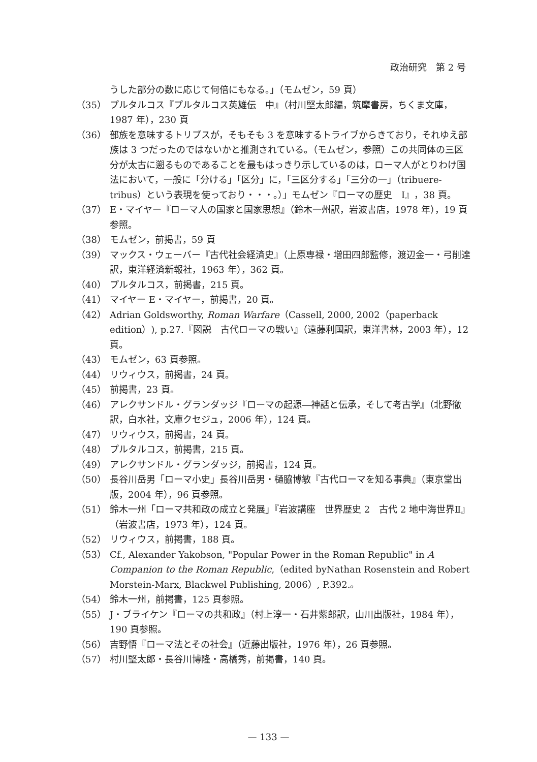政治研究　第 2 号
うした部分の数に応じて何倍にもなる。」（モムゼン，59 頁）
（35） プルタルコス『プルタルコス英雄伝　中』（村川堅太郎編，筑摩書房，ちくま文庫，1987 年），230 頁
（36） 部族を意味するトリブスが，そもそも 3 を意味するトライブからきており，それゆえ部族は 3 つだったのではないかと推測されている。（モムゼン，参照）この共同体の三区分が太古に遡るものであることを最もはっきり示しているのは，ローマ人がとりわけ国法において，一般に「分ける」「区分」に，「三区分する」「三分の一」（tribuere-tribus）という表現を使っており・・・。）」モムゼン『ローマの歴史　Ⅰ』，38 頁。
（37） E・マイヤー『ローマ人の国家と国家思想』（鈴木一州訳，岩波書店，1978 年），19 頁参照。
（38） モムゼン，前掲書，59 頁
（39） マックス・ウェーバー『古代社会経済史』（上原専禄・増田四郎監修，渡辺金一・弓削達訳，東洋経済新報社，1963 年），362 頁。
（40） プルタルコス，前掲書，215 頁。
（41） マイヤー E・マイヤー，前掲書，20 頁。
（42） Adrian Goldsworthy, Roman Warfare（Cassell, 2000, 2002（paperback edition）), p.27.『図説　古代ローマの戦い』（遠藤利国訳，東洋書林，2003 年），12 頁。
（43） モムゼン，63 頁参照。
（44） リウィウス，前掲書，24 頁。
（45） 前掲書，23 頁。
（46） アレクサンドル・グランダッジ『ローマの起源―神話と伝承，そして考古学』（北野徹訳，白水社，文庫クセジュ，2006 年），124 頁。
（47） リウィウス，前掲書，24 頁。
（48） プルタルコス，前掲書，215 頁。
（49） アレクサンドル・グランダッジ，前掲書，124 頁。
（50） 長谷川岳男「ローマ小史」長谷川岳男・樋脇博敏『古代ローマを知る事典』（東京堂出版，2004 年），96 頁参照。
（51） 鈴木一州「ローマ共和政の成立と発展」『岩波講座　世界歴史 2　古代 2 地中海世界Ⅱ』（岩波書店，1973 年），124 頁。
（52） リウィウス，前掲書，188 頁。
（53） Cf., Alexander Yakobson, "Popular Power in the Roman Republic" in A Companion to the Roman Republic,（edited byNathan Rosenstein and Robert Morstein-Marx, Blackwel Publishing, 2006）, P.392.。
（54） 鈴木一州，前掲書，125 頁参照。
（55） J・ブライケン『ローマの共和政』（村上淳一・石井紫郎訳，山川出版社，1984 年），190 頁参照。
（56） 吉野悟『ローマ法とその社会』（近藤出版社，1976 年），26 頁参照。
（57） 村川堅太郎・長谷川博隆・高橋秀，前掲書，140 頁。
— 133 —